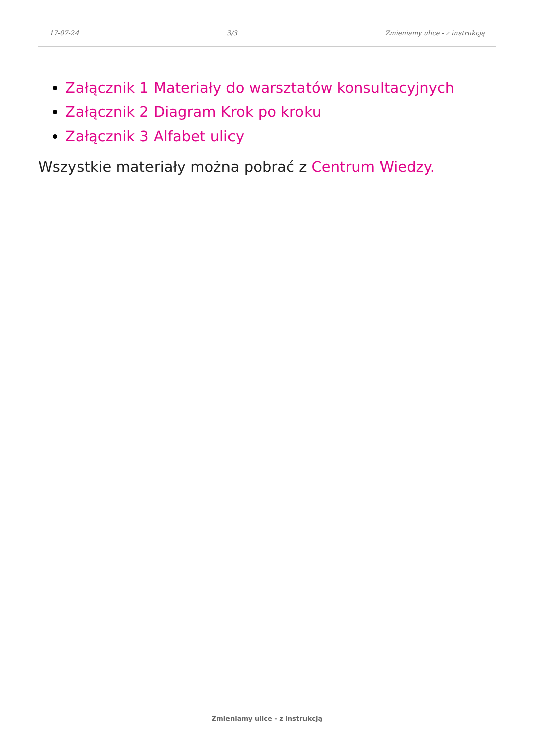17-07-24 3/3 Zmieniamy ulice - z instrukcją
Załącznik 1 Materiały do warsztatów konsultacyjnych
Załącznik 2 Diagram Krok po kroku
Załącznik 3 Alfabet ulicy
Wszystkie materiały można pobrać z Centrum Wiedzy.
Zmieniamy ulice - z instrukcją